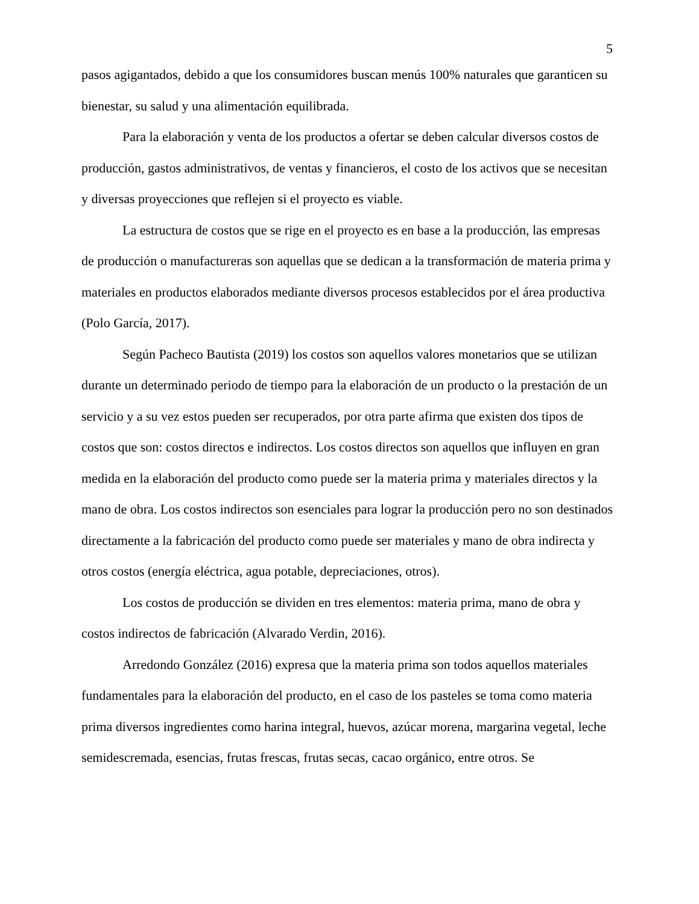5
pasos agigantados, debido a que los consumidores buscan menús 100% naturales que garanticen su bienestar, su salud y una alimentación equilibrada.
Para la elaboración y venta de los productos a ofertar se deben calcular diversos costos de producción, gastos administrativos, de ventas y financieros, el costo de los activos que se necesitan y diversas proyecciones que reflejen si el proyecto es viable.
La estructura de costos que se rige en el proyecto es en base a la producción, las empresas de producción o manufactureras son aquellas que se dedican a la transformación de materia prima y materiales en productos elaborados mediante diversos procesos establecidos por el área productiva (Polo García, 2017).
Según Pacheco Bautista (2019) los costos son aquellos valores monetarios que se utilizan durante un determinado periodo de tiempo para la elaboración de un producto o la prestación de un servicio y a su vez estos pueden ser recuperados, por otra parte afirma que existen dos tipos de costos que son: costos directos e indirectos. Los costos directos son aquellos que influyen en gran medida en la elaboración del producto como puede ser la materia prima y materiales directos y la mano de obra. Los costos indirectos son esenciales para lograr la producción pero no son destinados directamente a la fabricación del producto como puede ser materiales y mano de obra indirecta y otros costos (energía eléctrica, agua potable, depreciaciones, otros).
Los costos de producción se dividen en tres elementos: materia prima, mano de obra y costos indirectos de fabricación (Alvarado Verdin, 2016).
Arredondo González (2016) expresa que la materia prima son todos aquellos materiales fundamentales para la elaboración del producto, en el caso de los pasteles se toma como materia prima diversos ingredientes como harina integral, huevos, azúcar morena, margarina vegetal, leche semidescremada, esencias, frutas frescas, frutas secas, cacao orgánico, entre otros. Se